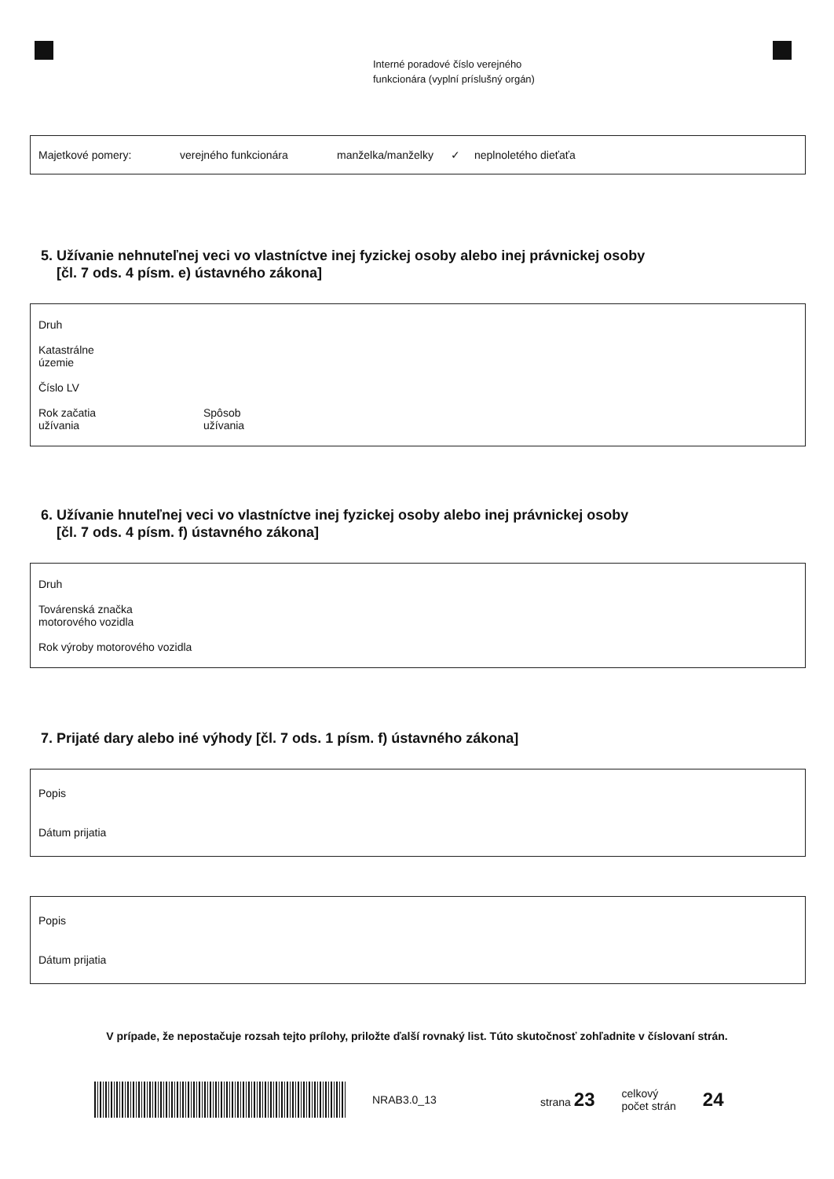Interné poradové číslo verejného
funkcionára (vyplní príslušný orgán)
Majetkové pomery: verejného funkcionára manželka/manželky ✓ neplnoletého dieťaťa
5. Užívanie nehnuteľnej veci vo vlastníctve inej fyzickej osoby alebo inej právnickej osoby
[čl. 7 ods. 4 písm. e) ústavného zákona]
Druh
Katastrálne
územie
Číslo LV
Rok začatia
užívania Spôsob
užívania
6. Užívanie hnuteľnej veci vo vlastníctve inej fyzickej osoby alebo inej právnickej osoby
[čl. 7 ods. 4 písm. f) ústavného zákona]
Druh
Továrenská značka
motorového vozidla
Rok výroby motorového vozidla
7. Prijaté dary alebo iné výhody [čl. 7 ods. 1 písm. f) ústavného zákona]
Popis
Dátum prijatia
Popis
Dátum prijatia
V prípade, že nepostačuje rozsah tejto prílohy, priložte ďalší rovnaký list. Túto skutočnosť zohľadnite v číslovaní strán.
NRAB3.0_13 strana 23 celkový
počet strán 24